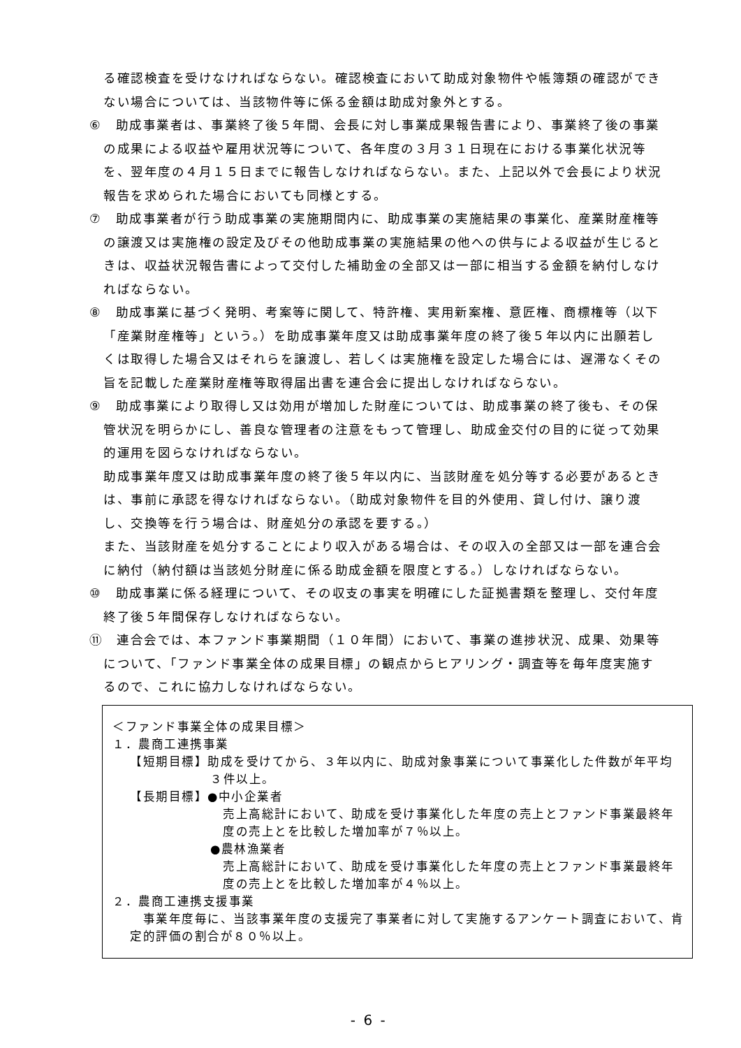る確認検査を受けなければならない。確認検査において助成対象物件や帳簿類の確認ができない場合については、当該物件等に係る金額は助成対象外とする。
⑥　助成事業者は、事業終了後５年間、会長に対し事業成果報告書により、事業終了後の事業の成果による収益や雇用状況等について、各年度の３月３１日現在における事業化状況等を、翌年度の４月１５日までに報告しなければならない。また、上記以外で会長により状況報告を求められた場合においても同様とする。
⑦　助成事業者が行う助成事業の実施期間内に、助成事業の実施結果の事業化、産業財産権等の譲渡又は実施権の設定及びその他助成事業の実施結果の他への供与による収益が生じるときは、収益状況報告書によって交付した補助金の全部又は一部に相当する金額を納付しなければならない。
⑧　助成事業に基づく発明、考案等に関して、特許権、実用新案権、意匠権、商標権等（以下「産業財産権等」という。）を助成事業年度又は助成事業年度の終了後５年以内に出願若しくは取得した場合又はそれらを譲渡し、若しくは実施権を設定した場合には、遅滞なくその旨を記載した産業財産権等取得届出書を連合会に提出しなければならない。
⑨　助成事業により取得し又は効用が増加した財産については、助成事業の終了後も、その保管状況を明らかにし、善良な管理者の注意をもって管理し、助成金交付の目的に従って効果的運用を図らなければならない。
助成事業年度又は助成事業年度の終了後５年以内に、当該財産を処分等する必要があるときは、事前に承認を得なければならない。（助成対象物件を目的外使用、貸し付け、譲り渡し、交換等を行う場合は、財産処分の承認を要する。）
また、当該財産を処分することにより収入がある場合は、その収入の全部又は一部を連合会に納付（納付額は当該処分財産に係る助成金額を限度とする。）しなければならない。
⑩　助成事業に係る経理について、その収支の事実を明確にした証拠書類を整理し、交付年度終了後５年間保存しなければならない。
⑪　連合会では、本ファンド事業期間（１０年間）において、事業の進捗状況、成果、効果等について、「ファンド事業全体の成果目標」の観点からヒアリング・調査等を毎年度実施するので、これに協力しなければならない。
＜ファンド事業全体の成果目標＞
１．農商工連携事業
【短期目標】助成を受けてから、３年以内に、助成対象事業について事業化した件数が年平均３件以上。
【長期目標】●中小企業者
売上高総計において、助成を受け事業化した年度の売上とファンド事業最終年度の売上とを比較した増加率が７％以上。
●農林漁業者
売上高総計において、助成を受け事業化した年度の売上とファンド事業最終年度の売上とを比較した増加率が４％以上。
２．農商工連携支援事業
　事業年度毎に、当該事業年度の支援完了事業者に対して実施するアンケート調査において、肯定的評価の割合が８０％以上。
- 6 -